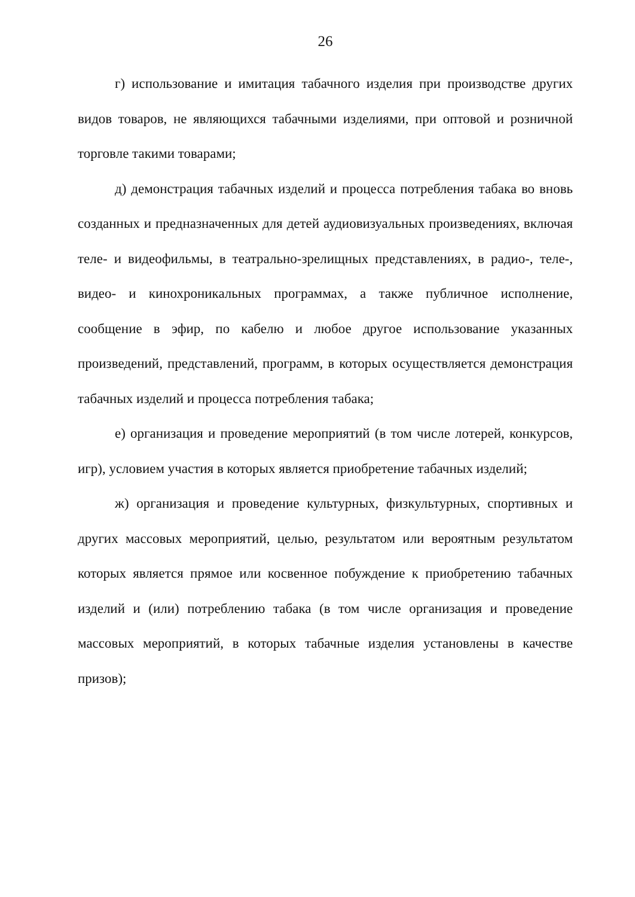26
г) использование и имитация табачного изделия при производстве других видов товаров, не являющихся табачными изделиями, при оптовой и розничной торговле такими товарами;
д) демонстрация табачных изделий и процесса потребления табака во вновь созданных и предназначенных для детей аудиовизуальных произведениях, включая теле- и видеофильмы, в театрально-зрелищных представлениях, в радио-, теле-, видео- и кинохроникальных программах, а также публичное исполнение, сообщение в эфир, по кабелю и любое другое использование указанных произведений, представлений, программ, в которых осуществляется демонстрация табачных изделий и процесса потребления табака;
е) организация и проведение мероприятий (в том числе лотерей, конкурсов, игр), условием участия в которых является приобретение табачных изделий;
ж) организация и проведение культурных, физкультурных, спортивных и других массовых мероприятий, целью, результатом или вероятным результатом которых является прямое или косвенное побуждение к приобретению табачных изделий и (или) потреблению табака (в том числе организация и проведение массовых мероприятий, в которых табачные изделия установлены в качестве призов);